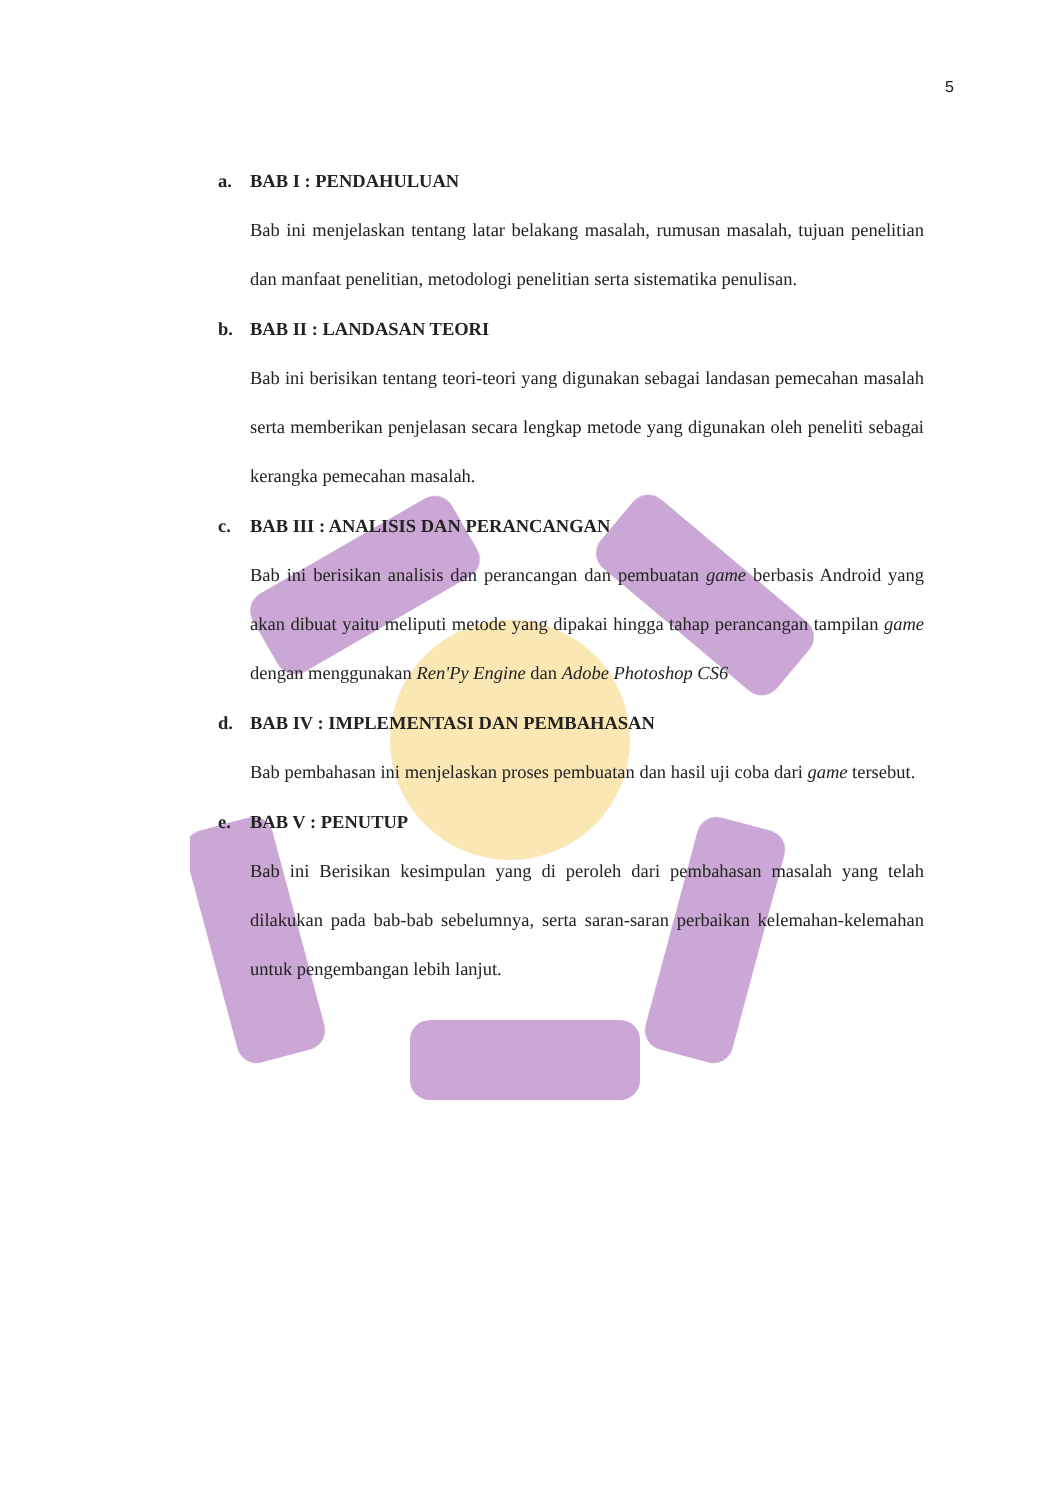5
a. BAB I : PENDAHULUAN
Bab ini menjelaskan tentang latar belakang masalah, rumusan masalah, tujuan penelitian dan manfaat penelitian, metodologi penelitian serta sistematika penulisan.
b. BAB II : LANDASAN TEORI
Bab ini berisikan tentang teori-teori yang digunakan sebagai landasan pemecahan masalah serta memberikan penjelasan secara lengkap metode yang digunakan oleh peneliti sebagai kerangka pemecahan masalah.
c. BAB III : ANALISIS DAN PERANCANGAN
Bab ini berisikan analisis dan perancangan dan pembuatan game berbasis Android yang akan dibuat yaitu meliputi metode yang dipakai hingga tahap perancangan tampilan game dengan menggunakan Ren'Py Engine dan Adobe Photoshop CS6
d. BAB IV : IMPLEMENTASI DAN PEMBAHASAN
Bab pembahasan ini menjelaskan proses pembuatan dan hasil uji coba dari game tersebut.
e. BAB V : PENUTUP
Bab ini Berisikan kesimpulan yang di peroleh dari pembahasan masalah yang telah dilakukan pada bab-bab sebelumnya, serta saran-saran perbaikan kelemahan-kelemahan untuk pengembangan lebih lanjut.